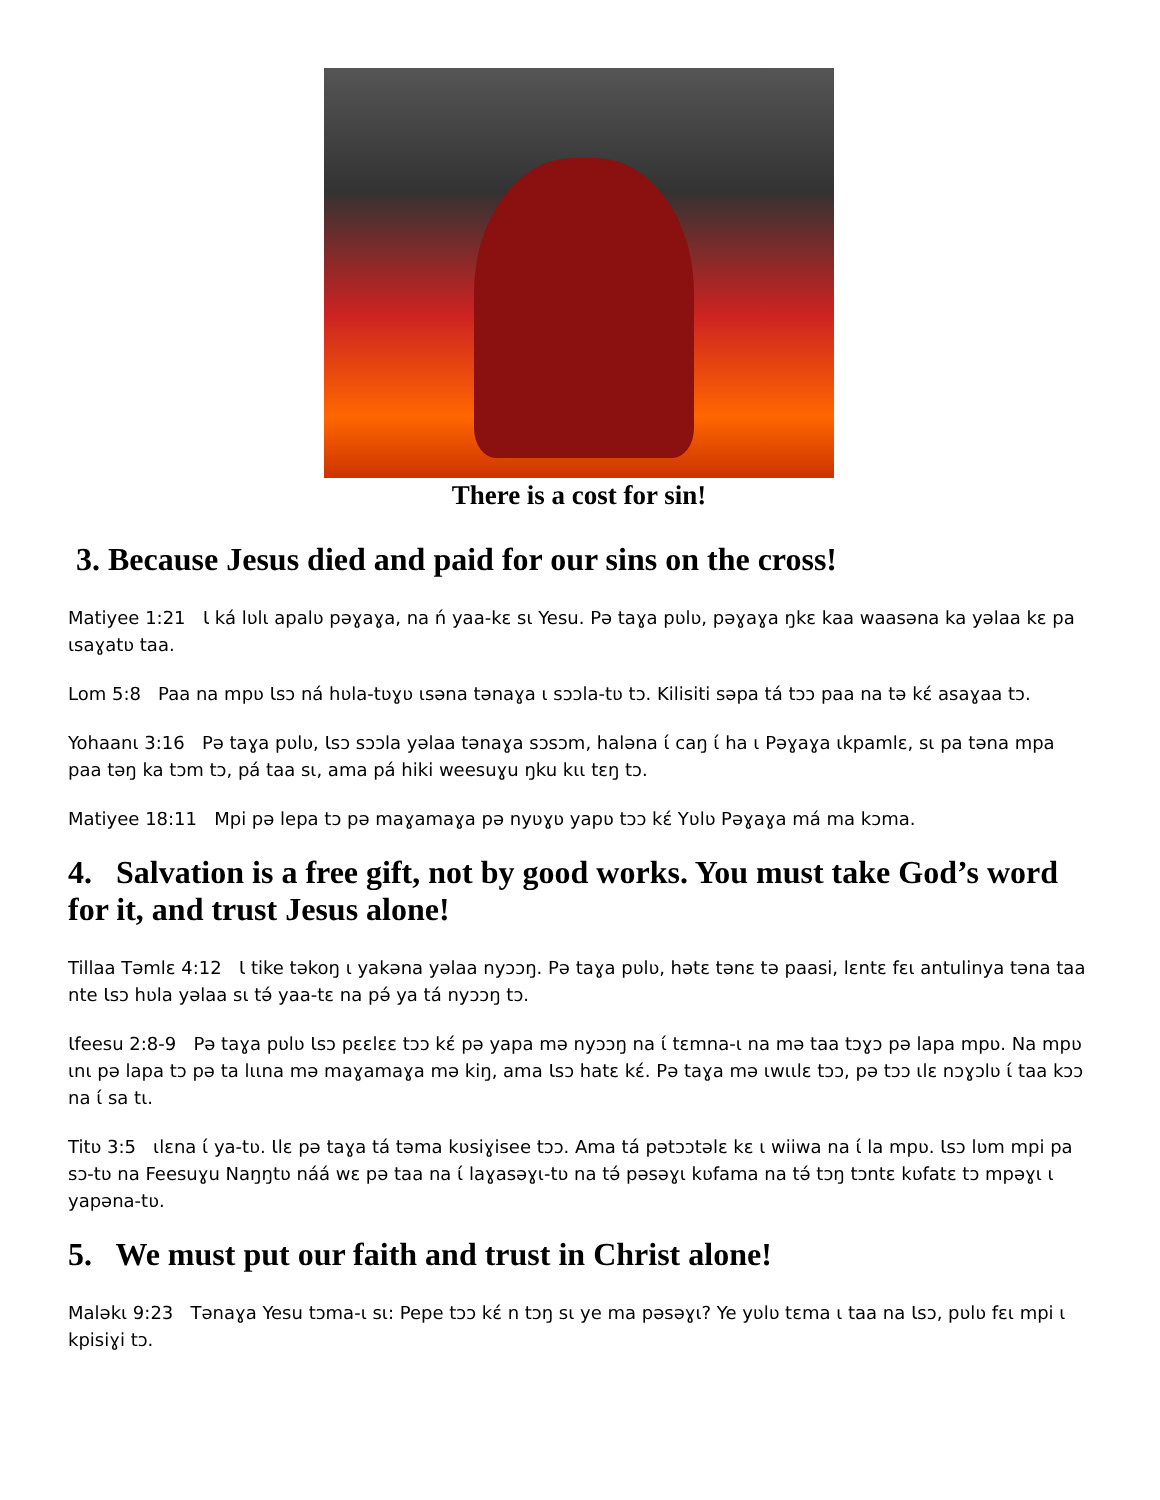There is a cost for sin!
3. Because Jesus died and paid for our sins on the cross!
Matiyee 1:21 Ɩ ká lʋlɩ apalʋ pəɣaɣa, na ń yaa-kɛ sɩ Yesu. Pə taɣa pʋlʋ, pəɣaɣa ŋkɛ kaa waasəna ka yəlaa kɛ pa ɩsaɣatʋ taa.
Lom 5:8 Paa na mpʋ Ɩsɔ ná hʋla-tʋɣʋ ɩsəna tənaɣa ɩ sɔɔla-tʋ tɔ. Kilisiti səpa tá tɔɔ paa na tə kɛ́ asaɣaa tɔ.
Yohaanɩ 3:16 Pə taɣa pʋlʋ, Ɩsɔ sɔɔla yəlaa tənaɣa sɔsɔm, haləna ɩ́ caŋ ɩ́ ha ɩ Pəɣaɣa ɩkpamlɛ, sɩ pa təna mpa paa təŋ ka tɔm tɔ, pá taa sɩ, ama pá hiki weesuɣu ŋku kɩɩ tɛŋ tɔ.
Matiyee 18:11 Mpi pə lepa tɔ pə maɣamaɣa pə nyʋɣʋ yapʋ tɔɔ kɛ́ Yʋlʋ Pəɣaɣa má ma kɔma.
4. Salvation is a free gift, not by good works. You must take God’s word for it, and trust Jesus alone!
Tillaa Təmlɛ 4:12 Ɩ tike təkoŋ ɩ yakəna yəlaa nyɔɔŋ. Pə taɣa pʋlʋ, hətɛ tənɛ tə paasi, lɛntɛ fɛɩ antulinya təna taa nte Ɩsɔ hʋla yəlaa sɩ tə́ yaa-tɛ na pə́ ya tá nyɔɔŋ tɔ.
Ɩfeesu 2:8-9 Pə taɣa pʋlʋ Ɩsɔ pɛɛlɛɛ tɔɔ kɛ́ pə yapa mə nyɔɔŋ na ɩ́ tɛmna-ɩ na mə taa tɔɣɔ pə lapa mpʋ. Na mpʋ ɩnɩ pə lapa tɔ pə ta lɩɩna mə maɣamaɣa mə kiŋ, ama Ɩsɔ hatɛ kɛ́. Pə taɣa mə ɩwɩɩlɛ tɔɔ, pə tɔɔ ɩlɛ nɔɣɔlʋ ɩ́ taa kɔɔ na ɩ́ sa tɩ.
Titʋ 3:5 ɩlɛna ɩ́ ya-tʋ. Ɩlɛ pə taɣa tá təma kʋsiɣisee tɔɔ. Ama tá pətɔɔtəlɛ kɛ ɩ wiiwa na ɩ́ la mpʋ. Ɩsɔ lʋm mpi pa sɔ-tʋ na Feesuɣu Naŋŋtʋ náá wɛ pə taa na ɩ́ laɣasəɣɩ-tʋ na tə́ pəsəɣɩ kʋfama na tə́ tɔŋ tɔntɛ kʋfatɛ tɔ mpəɣɩ ɩ yapəna-tʋ.
5. We must put our faith and trust in Christ alone!
Maləkɩ 9:23 Tənaɣa Yesu tɔma-ɩ sɩ: Pepe tɔɔ kɛ́ n tɔŋ sɩ ye ma pəsəɣɩ? Ye yʋlʋ tɛma ɩ taa na Ɩsɔ, pʋlʋ fɛɩ mpi ɩ kpisiɣi tɔ.